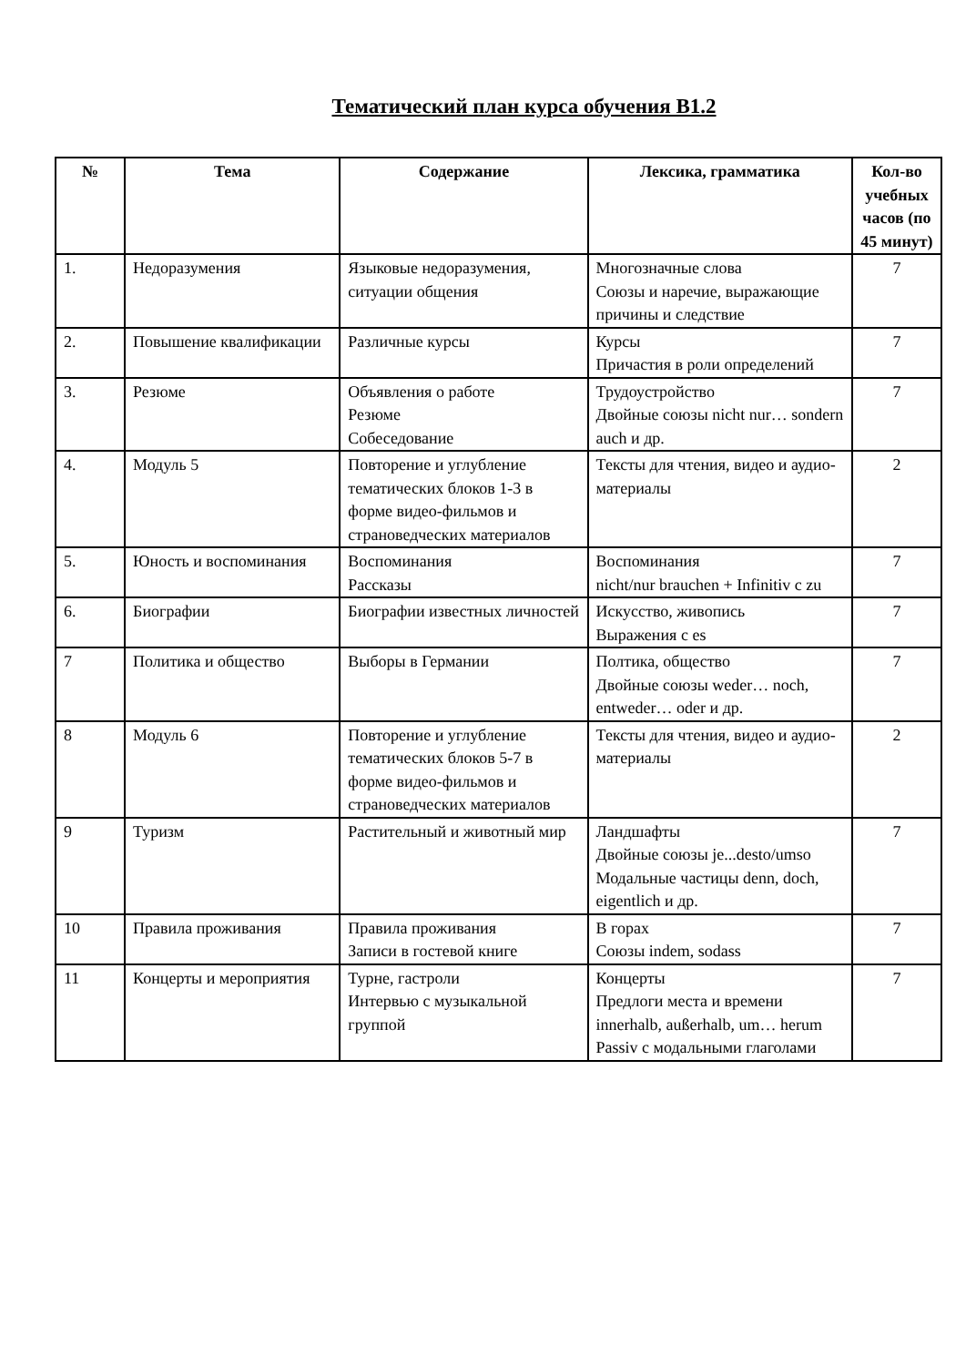Тематический план курса обучения B1.2
| № | Тема | Содержание | Лексика, грамматика | Кол-во учебных часов (по 45 минут) |
| --- | --- | --- | --- | --- |
| 1. | Недоразумения | Языковые недоразумения, ситуации общения | Многозначные слова Союзы и наречие, выражающие причины и следствие | 7 |
| 2. | Повышение квалификации | Различные курсы | Курсы Причастия в роли определений | 7 |
| 3. | Резюме | Объявления о работе Резюме Собеседование | Трудоустройство Двойные союзы nicht nur… sondern auch и др. | 7 |
| 4. | Модуль 5 | Повторение и углубление тематических блоков 1-3 в форме видео-фильмов и страноведческих материалов | Тексты для чтения, видео и аудио-материалы | 2 |
| 5. | Юность и воспоминания | Воспоминания Рассказы | Воспоминания nicht/nur brauchen + Infinitiv c zu | 7 |
| 6. | Биографии | Биографии известных личностей | Искусство, живопись Выражения с es | 7 |
| 7 | Политика и общество | Выборы в Германии | Полтика, общество Двойные союзы weder… noch, entweder… oder и др. | 7 |
| 8 | Модуль 6 | Повторение и углубление тематических блоков 5-7 в форме видео-фильмов и страноведческих материалов | Тексты для чтения, видео и аудио-материалы | 2 |
| 9 | Туризм | Растительный и животный мир | Ландшафты Двойные союзы je...desto/umso Модальные частицы denn, doch, eigentlich и др. | 7 |
| 10 | Правила проживания | Правила проживания Записи в гостевой книге | В горах Союзы indem, sodass | 7 |
| 11 | Концерты и мероприятия | Турне, гастроли Интервью с музыкальной группой | Концерты Предлоги места и времени innerhalb, außerhalb, um… herum Passiv с модальными глаголами | 7 |